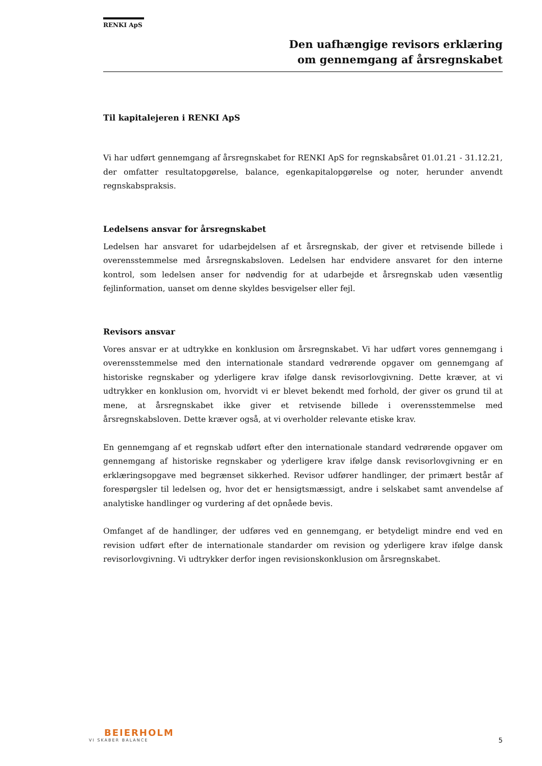RENKI ApS
Den uafhængige revisors erklæring
om gennemgang af årsregnskabet
Til kapitalejeren i RENKI ApS
Vi har udført gennemgang af årsregnskabet for RENKI ApS for regnskabsåret 01.01.21 - 31.12.21, der omfatter resultatopgørelse, balance, egenkapitalopgørelse og noter, herunder anvendt regnskabspraksis.
Ledelsens ansvar for årsregnskabet
Ledelsen har ansvaret for udarbejdelsen af et årsregnskab, der giver et retvisende billede i overensstemmelse med årsregnskabsloven. Ledelsen har endvidere ansvaret for den interne kontrol, som ledelsen anser for nødvendig for at udarbejde et årsregnskab uden væsentlig fejlinformation, uanset om denne skyldes besvigelser eller fejl.
Revisors ansvar
Vores ansvar er at udtrykke en konklusion om årsregnskabet. Vi har udført vores gennemgang i overensstemmelse med den internationale standard vedrørende opgaver om gennemgang af historiske regnskaber og yderligere krav ifølge dansk revisorlovgivning. Dette kræver, at vi udtrykker en konklusion om, hvorvidt vi er blevet bekendt med forhold, der giver os grund til at mene, at årsregnskabet ikke giver et retvisende billede i overensstemmelse med årsregnskabsloven. Dette kræver også, at vi overholder relevante etiske krav.
En gennemgang af et regnskab udført efter den internationale standard vedrørende opgaver om gennemgang af historiske regnskaber og yderligere krav ifølge dansk revisorlovgivning er en erklæringsopgave med begrænset sikkerhed. Revisor udfører handlinger, der primært består af forespørgsler til ledelsen og, hvor det er hensigtsmæssigt, andre i selskabet samt anvendelse af analytiske handlinger og vurdering af det opnåede bevis.
Omfanget af de handlinger, der udføres ved en gennemgang, er betydeligt mindre end ved en revision udført efter de internationale standarder om revision og yderligere krav ifølge dansk revisorlovgivning. Vi udtrykker derfor ingen revisionskonklusion om årsregnskabet.
BEIERHOLM
VI SKABER BALANCE
5